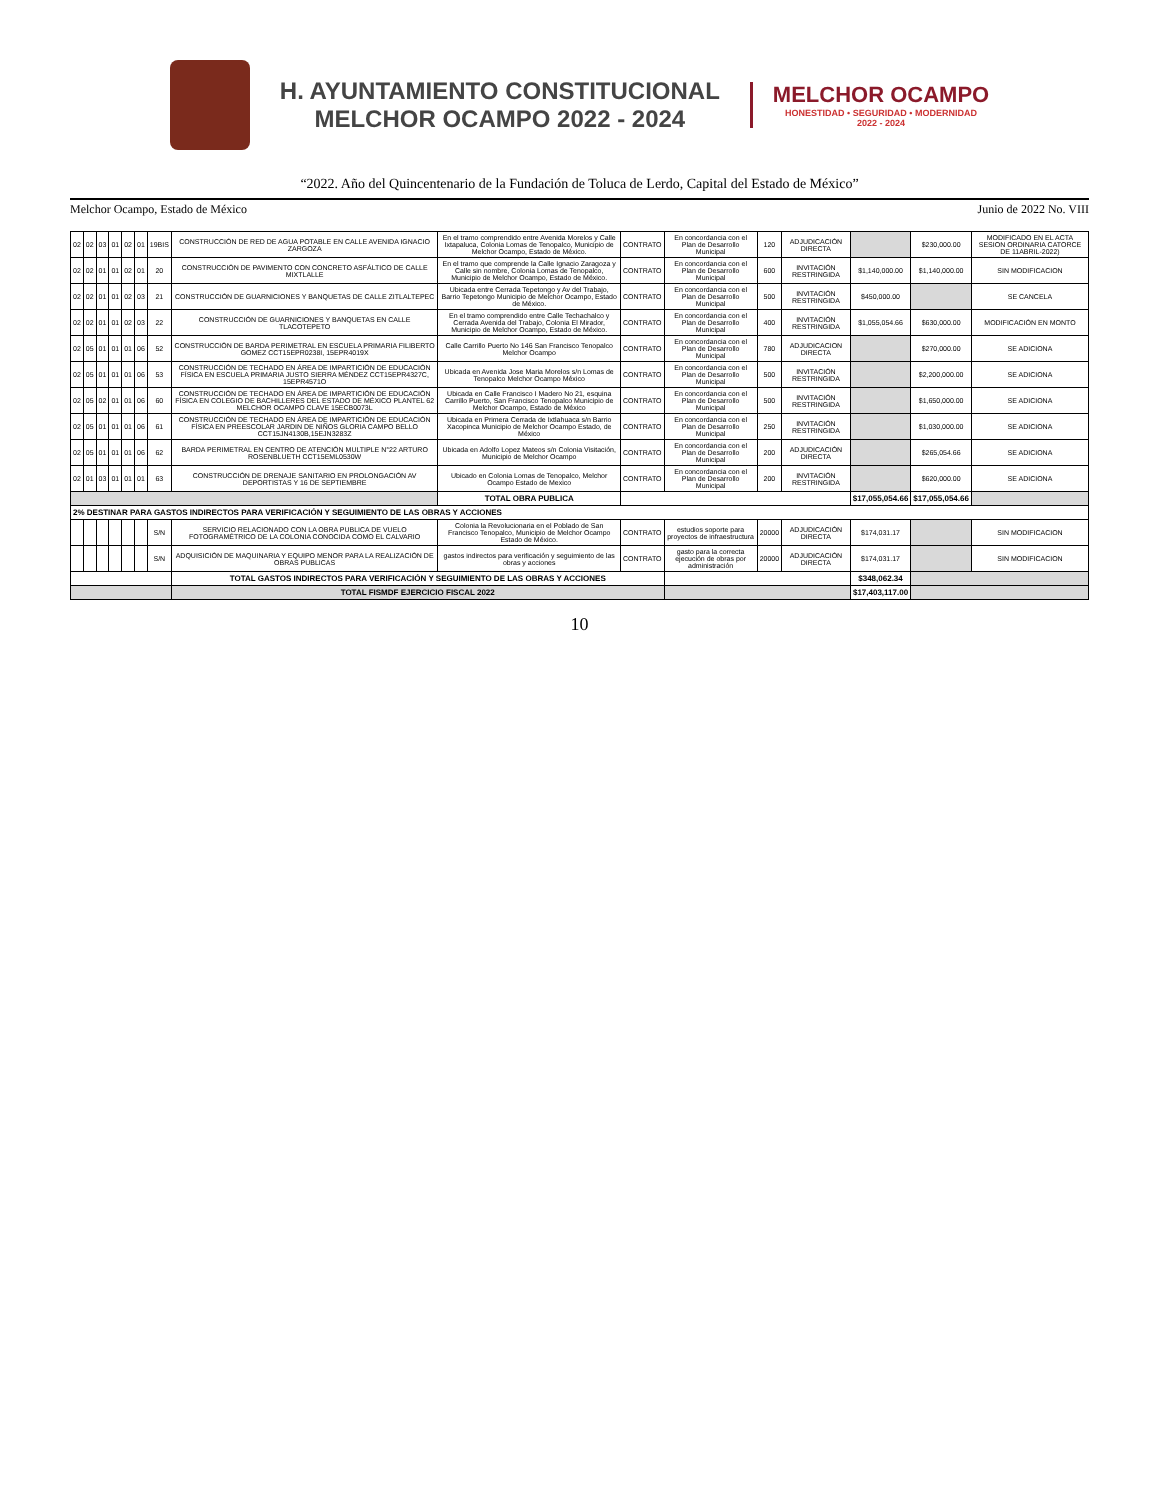H. AYUNTAMIENTO CONSTITUCIONAL
MELCHOR OCAMPO 2022 - 2024
MELCHOR OCAMPO
HONESTIDAD • SEGURIDAD • MODERNIDAD
2022 - 2024
“2022. Año del Quincentenario de la Fundación de Toluca de Lerdo, Capital del Estado de México”
Melchor Ocampo, Estado de México Junio de 2022 No. VIII
| 02 | 02 | 03 | 01 | 02 | 01 | 19BIS | CONSTRUCCIÓN DE RED DE AGUA POTABLE EN CALLE AVENIDA IGNACIO ZARGOZA | En el tramo comprendido entre Avenida Morelos y Calle Ixtapaluca, Colonia Lomas de Tenopalco, Municipio de Melchor Ocampo, Estado de México. | CONTRATO | En concordancia con el Plan de Desarrollo Municipal | 120 | ADJUDICACIÓN DIRECTA | | $230,000.00 | MODIFICADO EN EL ACTA SESION ORDINARIA CATORCE DE 11ABRIL-2022) |
| 02 | 02 | 01 | 01 | 02 | 01 | 20 | CONSTRUCCIÓN DE PAVIMENTO CON CONCRETO ASFÁLTICO DE CALLE MIXTLALLE | En el tramo que comprende la Calle Ignacio Zaragoza y Calle sin nombre, Colonia Lomas de Tenopalco, Municipio de Melchor Ocampo, Estado de México. | CONTRATO | En concordancia con el Plan de Desarrollo Municipal | 600 | INVITACIÓN RESTRINGIDA | $1,140,000.00 | $1,140,000.00 | SIN MODIFICACION |
| 02 | 02 | 01 | 01 | 02 | 03 | 21 | CONSTRUCCIÓN DE GUARNICIONES Y BANQUETAS DE CALLE ZITLALTEPEC | Ubicada entre Cerrada Tepetongo y Av del Trabajo, Barrio Tepetongo Municipio de Melchor Ocampo, Estado de México. | CONTRATO | En concordancia con el Plan de Desarrollo Municipal | 500 | INVITACIÓN RESTRINGIDA | $450,000.00 | | SE CANCELA |
| 02 | 02 | 01 | 01 | 02 | 03 | 22 | CONSTRUCCIÓN DE GUARNICIONES Y BANQUETAS EN CALLE TLACOTEPETO | En el tramo comprendido entre Calle Techachalco y Cerrada Avenida del Trabajo, Colonia El Mirador, Municipio de Melchor Ocampo, Estado de México. | CONTRATO | En concordancia con el Plan de Desarrollo Municipal | 400 | INVITACIÓN RESTRINGIDA | $1,055,054.66 | $630,000.00 | MODIFICACIÓN EN MONTO |
| 02 | 05 | 01 | 01 | 01 | 06 | 52 | CONSTRUCCIÓN DE BARDA PERIMETRAL EN ESCUELA PRIMARIA FILIBERTO GOMEZ CCT15EPR0238I, 15EPR4019X | Calle Carrillo Puerto No 146 San Francisco Tenopalco Melchor Ocampo | CONTRATO | En concordancia con el Plan de Desarrollo Municipal | 780 | ADJUDICACION DIRECTA | | $270,000.00 | SE ADICIONA |
| 02 | 05 | 01 | 01 | 01 | 06 | 53 | CONSTRUCCIÓN DE TECHADO EN ÁREA DE IMPARTICIÓN DE EDUCACIÓN FÍSICA EN ESCUELA PRIMARIA JUSTO SIERRA MÉNDEZ CCT15EPR4327C, 15EPR4571O | Ubicada en Avenida Jose Maria Morelos s/n Lomas de Tenopalco Melchor Ocampo México | CONTRATO | En concordancia con el Plan de Desarrollo Municipal | 500 | INVITACIÓN RESTRINGIDA | | $2,200,000.00 | SE ADICIONA |
| 02 | 05 | 02 | 01 | 01 | 06 | 60 | CONSTRUCCIÓN DE TECHADO EN ÁREA DE IMPARTICIÓN DE EDUCACIÓN FÍSICA EN COLEGIO DE BACHILLERES DEL ESTADO DE MÉXICO PLANTEL 62 MELCHOR OCAMPO CLAVE 15ECB0073L | Ubicada en Calle Francisco I Madero No 21, esquina Carrillo Puerto, San Francisco Tenopalco Municipio de Melchor Ocampo, Estado de México | CONTRATO | En concordancia con el Plan de Desarrollo Municipal | 500 | INVITACIÓN RESTRINGIDA | | $1,650,000.00 | SE ADICIONA |
| 02 | 05 | 01 | 01 | 01 | 06 | 61 | CONSTRUCCIÓN DE TECHADO EN ÁREA DE IMPARTICIÓN DE EDUCACIÓN FÍSICA EN PREESCOLAR JARDIN DE NIÑOS GLORIA CAMPO BELLO CCT15JN4130B,15EJN3283Z | Ubicada en Primera Cerrada de Ixtlahuaca s/n Barrio Xacopinca Municipio de Melchor Ocampo Estado, de México | CONTRATO | En concordancia con el Plan de Desarrollo Municipal | 250 | INVITACIÓN RESTRINGIDA | | $1,030,000.00 | SE ADICIONA |
| 02 | 05 | 01 | 01 | 01 | 06 | 62 | BARDA PERIMETRAL EN CENTRO DE ATENCIÓN MULTIPLE N°22 ARTURO ROSENBLUETH CCT15EML0530W | Ubicada en Adolfo Lopez Mateos s/n Colonia Visitación, Municipio de Melchor Ocampo | CONTRATO | En concordancia con el Plan de Desarrollo Municipal | 200 | ADJUDICACIÓN DIRECTA | | $265,054.66 | SE ADICIONA |
| 02 | 01 | 03 | 01 | 01 | 01 | 63 | CONSTRUCCIÓN DE DRENAJE SANITARIO EN PROLONGACIÓN AV DEPORTISTAS Y 16 DE SEPTIEMBRE | Ubicado en Colonia Lomas de Tenopalco, Melchor Ocampo Estado de Mexico | CONTRATO | En concordancia con el Plan de Desarrollo Municipal | 200 | INVITACIÓN RESTRINGIDA | | $620,000.00 | SE ADICIONA |
| | | | | | | | | TOTAL OBRA PUBLICA | | | | | $17,055,054.66 | $17,055,054.66 | |
| 2% DESTINAR PARA GASTOS INDIRECTOS PARA VERIFICACIÓN Y SEGUIMIENTO DE LAS OBRAS Y ACCIONES | | | | | | | | | | | | | | | |
| | | | | | | S/N | SERVICIO RELACIONADO CON LA OBRA PUBLICA DE VUELO FOTOGRAMÉTRICO DE LA COLONIA CONOCIDA COMO EL CALVARIO | Colonia la Revolucionaria en el Poblado de San Francisco Tenopalco, Municipio de Melchor Ocampo Estado de México. | CONTRATO | estudios soporte para proyectos de infraestructura | 20000 | ADJUDICACIÓN DIRECTA | $174,031.17 | | SIN MODIFICACION |
| | | | | | | S/N | ADQUISICIÓN DE MAQUINARIA Y EQUIPO MENOR PARA LA REALIZACIÓN DE OBRAS PUBLICAS | gastos indirectos para verificación y seguimiento de las obras y acciones | CONTRATO | gasto para la correcta ejecución de obras por administración | 20000 | ADJUDICACIÓN DIRECTA | $174,031.17 | | SIN MODIFICACION |
| | | | | | | | TOTAL GASTOS INDIRECTOS PARA VERIFICACIÓN Y SEGUIMIENTO DE LAS OBRAS Y ACCIONES | | | | | | $348,062.34 | | |
| | | | | | | | TOTAL FISMDF EJERCICIO FISCAL 2022 | | | | | | $17,403,117.00 | | |
10